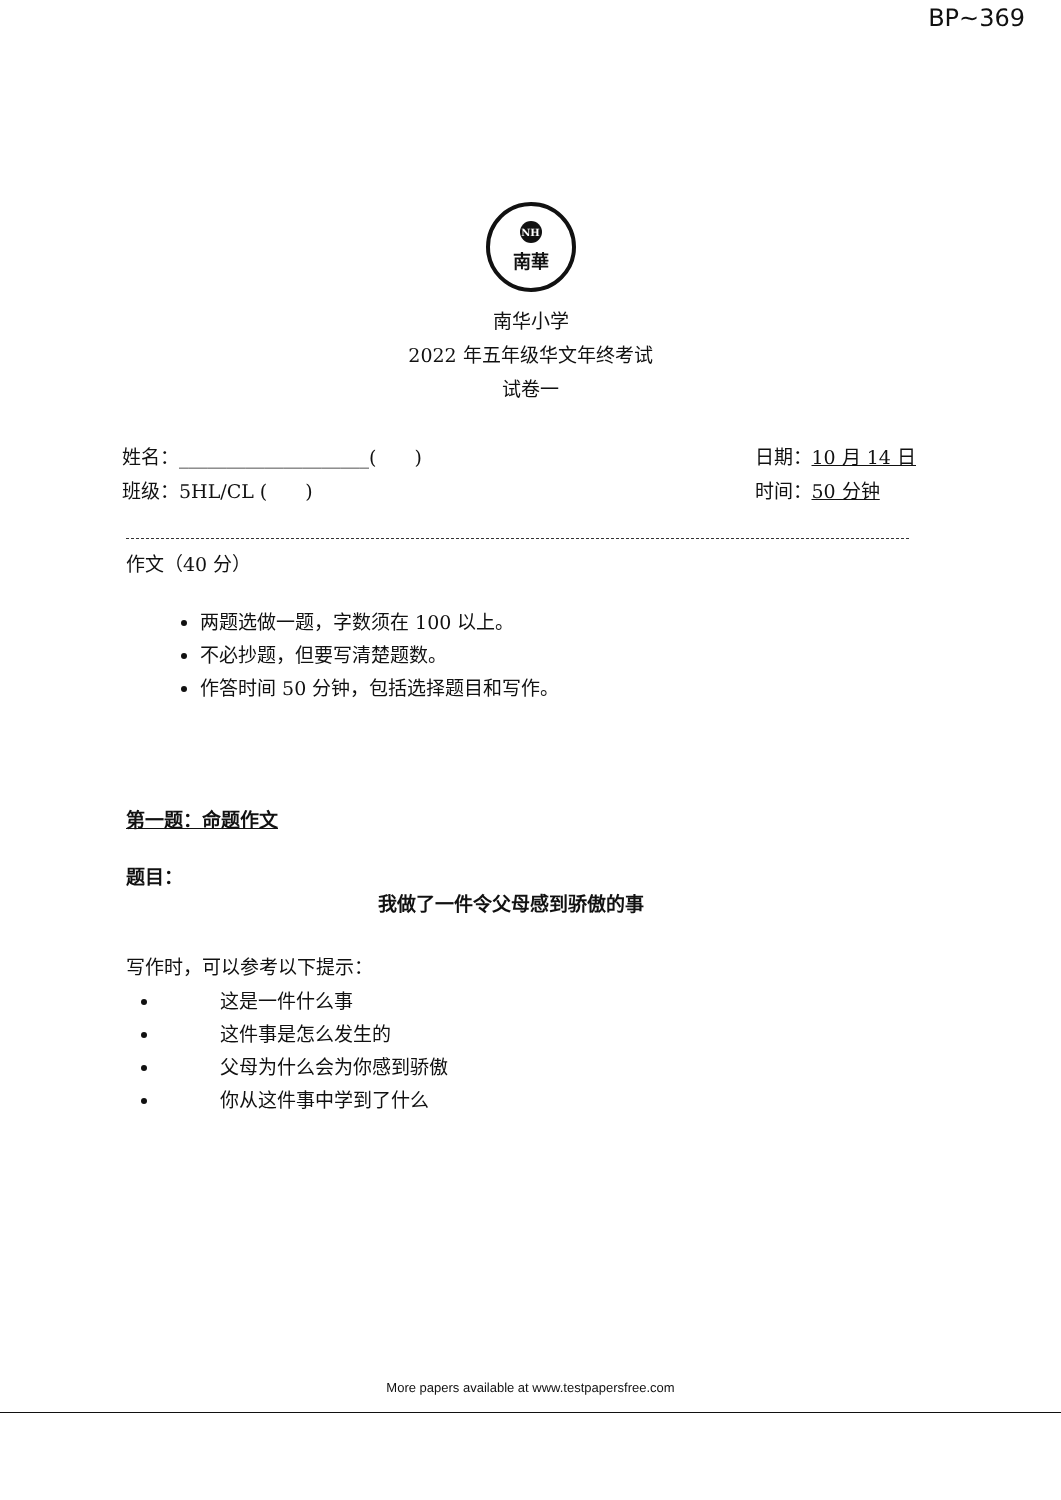BP~369
NH
南華
南华小学
2022 年五年级华文年终考试
试卷一
姓名：____________________(　　)
班级：5HL/CL (　　)
日期：10 月 14 日
时间：50 分钟
作文（40 分）
两题选做一题，字数须在 100 以上。
不必抄题，但要写清楚题数。
作答时间 50 分钟，包括选择题目和写作。
第一题：命题作文
题目：
我做了一件令父母感到骄傲的事
写作时，可以参考以下提示：
这是一件什么事
这件事是怎么发生的
父母为什么会为你感到骄傲
你从这件事中学到了什么
More papers available at www.testpapersfree.com